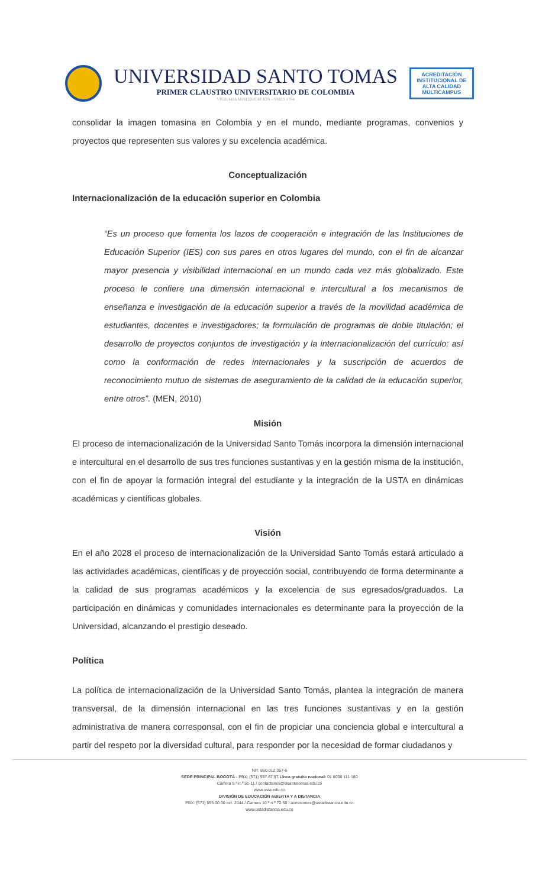UNIVERSIDAD SANTO TOMAS
PRIMER CLAUSTRO UNIVERSITARIO DE COLOMBIA
VIGILADA MINEDUCACIÓN - SNIES 1704
ACREDITACIÓN INSTITUCIONAL DE ALTA CALIDAD MULTICAMPUS
consolidar la imagen tomasina en Colombia y en el mundo, mediante programas, convenios y proyectos que representen sus valores y su excelencia académica.
Conceptualización
Internacionalización de la educación superior en Colombia
“Es un proceso que fomenta los lazos de cooperación e integración de las Instituciones de Educación Superior (IES) con sus pares en otros lugares del mundo, con el fin de alcanzar mayor presencia y visibilidad internacional en un mundo cada vez más globalizado. Este proceso le confiere una dimensión internacional e intercultural a los mecanismos de enseñanza e investigación de la educación superior a través de la movilidad académica de estudiantes, docentes e investigadores; la formulación de programas de doble titulación; el desarrollo de proyectos conjuntos de investigación y la internacionalización del currículo; así como la conformación de redes internacionales y la suscripción de acuerdos de reconocimiento mutuo de sistemas de aseguramiento de la calidad de la educación superior, entre otros”. (MEN, 2010)
Misión
El proceso de internacionalización de la Universidad Santo Tomás incorpora la dimensión internacional e intercultural en el desarrollo de sus tres funciones sustantivas y en la gestión misma de la institución, con el fin de apoyar la formación integral del estudiante y la integración de la USTA en dinámicas académicas y científicas globales.
Visión
En el año 2028 el proceso de internacionalización de la Universidad Santo Tomás estará articulado a las actividades académicas, científicas y de proyección social, contribuyendo de forma determinante a la calidad de sus programas académicos y la excelencia de sus egresados/graduados. La participación en dinámicas y comunidades internacionales es determinante para la proyección de la Universidad, alcanzando el prestigio deseado.
Política
La política de internacionalización de la Universidad Santo Tomás, plantea la integración de manera transversal, de la dimensión internacional en las tres funciones sustantivas y en la gestión administrativa de manera corresponsal, con el fin de propiciar una conciencia global e intercultural a partir del respeto por la diversidad cultural, para responder por la necesidad de formar ciudadanos y
NIT. 860.012.357-6
SEDE PRINCIPAL BOGOTÁ - PBX: (571) 587 87 97 Línea gratuita nacional: 01 8000 111 180
Carrera 9.ª n.º 51-11 / contactenos@usantotomas.edu.co
www.usta.edu.co
DIVISIÓN DE EDUCACIÓN ABIERTA Y A DISTANCIA
PBX: (571) 595 00 00 ext. 2044 / Carrera 10.ª n.º 72-50 / admisiones@ustadistancia.edu.co
www.ustadistancia.edu.co